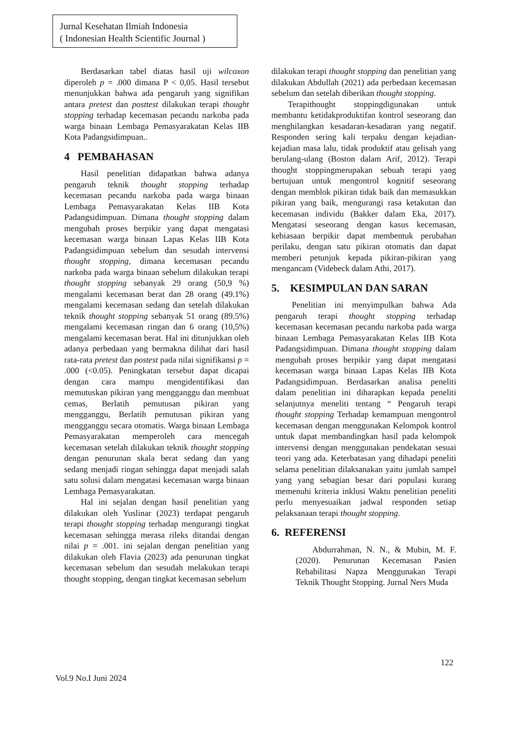Jurnal Kesehatan Ilmiah Indonesia
( Indonesian Health Scientific Journal )
Berdasarkan tabel diatas hasil uji wilcoxon diperoleh p = .000 dimana P < 0,05. Hasil tersebut menunjukkan bahwa ada pengaruh yang signifikan antara pretest dan posttest dilakukan terapi thought stopping terhadap kecemasan pecandu narkoba pada warga binaan Lembaga Pemasyarakatan Kelas IIB Kota Padangsidimpuan..
4 PEMBAHASAN
Hasil penelitian didapatkan bahwa adanya pengaruh teknik thought stopping terhadap kecemasan pecandu narkoba pada warga binaan Lembaga Pemasyarakatan Kelas IIB Kota Padangsidimpuan. Dimana thought stopping dalam mengubah proses berpikir yang dapat mengatasi kecemasan warga binaan Lapas Kelas IIB Kota Padangsidimpuan sebelum dan sesudah intervensi thought stopping, dimana kecemasan pecandu narkoba pada warga binaan sebelum dilakukan terapi thought stopping sebanyak 29 orang (50,9 %) mengalami kecemasan berat dan 28 orang (49.1%) mengalami kecemasan sedang dan setelah dilakukan teknik thought stopping sebanyak 51 orang (89.5%) mengalami kecemasan ringan dan 6 orang (10,5%) mengalami kecemasan berat. Hal ini ditunjukkan oleh adanya perbedaan yang bermakna dilihat dari hasil rata-rata pretest dan postest pada nilai signifikansi p = .000 (<0.05). Peningkatan tersebut dapat dicapai dengan cara mampu mengidentifikasi dan memutuskan pikiran yang mengganggu dan membuat cemas, Berlatih pemutusan pikiran yang mengganggu, Berlatih pemutusan pikiran yang mengganggu secara otomatis. Warga binaan Lembaga Pemasyarakatan memperoleh cara mencegah kecemasan setelah dilakukan teknik thought stopping dengan penurunan skala berat sedang dan yang sedang menjadi ringan sehingga dapat menjadi salah satu solusi dalam mengatasi kecemasan warga binaan Lembaga Pemasyarakatan.
Hal ini sejalan dengan hasil penelitian yang dilakukan oleh Yuslinar (2023) terdapat pengaruh terapi thought stopping terhadap mengurangi tingkat kecemasan sehingga merasa rileks ditandai dengan nilai p = .001. ini sejalan dengan penelitian yang dilakukan oleh Flavia (2023) ada penurunan tingkat kecemasan sebelum dan sesudah melakukan terapi thought stopping, dengan tingkat kecemasan sebelum
dilakukan terapi thought stopping dan penelitian yang dilakukan Abdullah (2021) ada perbedaan kecemasan sebelum dan setelah diberikan thought stopping.
Terapithought stoppingdigunakan untuk membantu ketidakproduktifan kontrol seseorang dan menghilangkan kesadaran-kesadaran yang negatif. Responden sering kali terpaku dengan kejadian-kejadian masa lalu, tidak produktif atau gelisah yang berulang-ulang (Boston dalam Arif, 2012). Terapi thought stoppingmerupakan sebuah terapi yang bertujuan untuk mengontrol kognitif seseorang dengan memblok pikiran tidak baik dan memasukkan pikiran yang baik, mengurangi rasa ketakutan dan kecemasan individu (Bakker dalam Eka, 2017). Mengatasi seseorang dengan kasus kecemasan, kebiasaan berpikir dapat membentuk perubahan perilaku, dengan satu pikiran otomatis dan dapat memberi petunjuk kepada pikiran-pikiran yang mengancam (Videbeck dalam Athi, 2017).
5. KESIMPULAN DAN SARAN
Penelitian ini menyimpulkan bahwa Ada pengaruh terapi thought stopping terhadap kecemasan kecemasan pecandu narkoba pada warga binaan Lembaga Pemasyarakatan Kelas IIB Kota Padangsidimpuan. Dimana thought stopping dalam mengubah proses berpikir yang dapat mengatasi kecemasan warga binaan Lapas Kelas IIB Kota Padangsidimpuan. Berdasarkan analisa peneliti dalam penelitian ini diharapkan kepada peneliti selanjutnya meneliti tentang “ Pengaruh terapi thought stopping Terhadap kemampuan mengontrol kecemasan dengan menggunakan Kelompok kontrol untuk dapat membandingkan hasil pada kelompok intervensi dengan menggunakan pendekatan sesuai teori yang ada. Keterbatasan yang dihadapi peneliti selama penelitian dilaksanakan yaitu jumlah sampel yang yang sebagian besar dari populasi kurang memenuhi kriteria inklusi Waktu penelitian peneliti perlu menyesuaikan jadwal responden setiap pelaksanaan terapi thought stopping.
6. REFERENSI
Abdurrahman, N. N., & Mubin, M. F. (2020). Penurunan Kecemasan Pasien Rehabilitasi Napza Menggunakan Terapi Teknik Thought Stopping. Jurnal Ners Muda
122
Vol.9 No.I Juni 2024